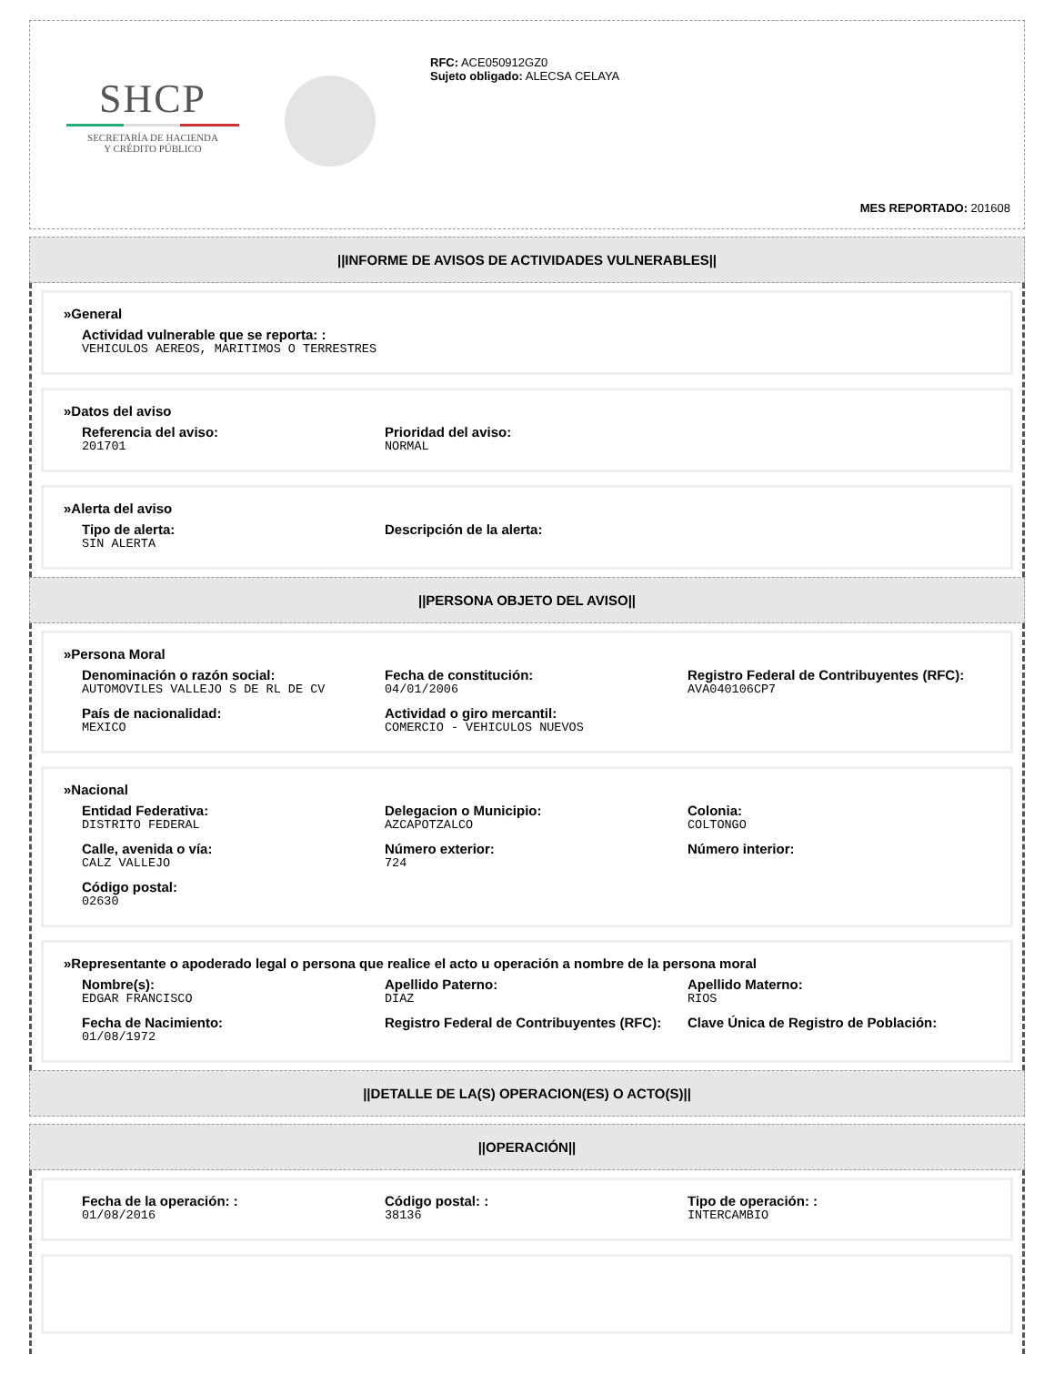SHCP
SECRETARÍA DE HACIENDA
Y CRÉDITO PÚBLICO
RFC: ACE050912GZ0
Sujeto obligado: ALECSA CELAYA
MES REPORTADO: 201608
||INFORME DE AVISOS DE ACTIVIDADES VULNERABLES||
»General
Actividad vulnerable que se reporta: :
VEHICULOS AEREOS, MARITIMOS O TERRESTRES
»Datos del aviso
Referencia del aviso:
201701
Prioridad del aviso:
NORMAL
»Alerta del aviso
Tipo de alerta:
SIN ALERTA
Descripción de la alerta:
||PERSONA OBJETO DEL AVISO||
»Persona Moral
Denominación o razón social:
AUTOMOVILES VALLEJO S DE RL DE CV
Fecha de constitución:
04/01/2006
Registro Federal de Contribuyentes (RFC):
AVA040106CP7
País de nacionalidad:
MEXICO
Actividad o giro mercantil:
COMERCIO - VEHICULOS NUEVOS
»Nacional
Entidad Federativa:
DISTRITO FEDERAL
Delegacion o Municipio:
AZCAPOTZALCO
Colonia:
COLTONGO
Calle, avenida o vía:
CALZ VALLEJO
Número exterior:
724
Número interior:
Código postal:
02630
»Representante o apoderado legal o persona que realice el acto u operación a nombre de la persona moral
Nombre(s):
EDGAR FRANCISCO
Apellido Paterno:
DIAZ
Apellido Materno:
RIOS
Fecha de Nacimiento:
01/08/1972
Registro Federal de Contribuyentes (RFC):
Clave Única de Registro de Población:
||DETALLE DE LA(S) OPERACION(ES) O ACTO(S)||
||OPERACIÓN||
Fecha de la operación: :
01/08/2016
Código postal: :
38136
Tipo de operación: :
INTERCAMBIO